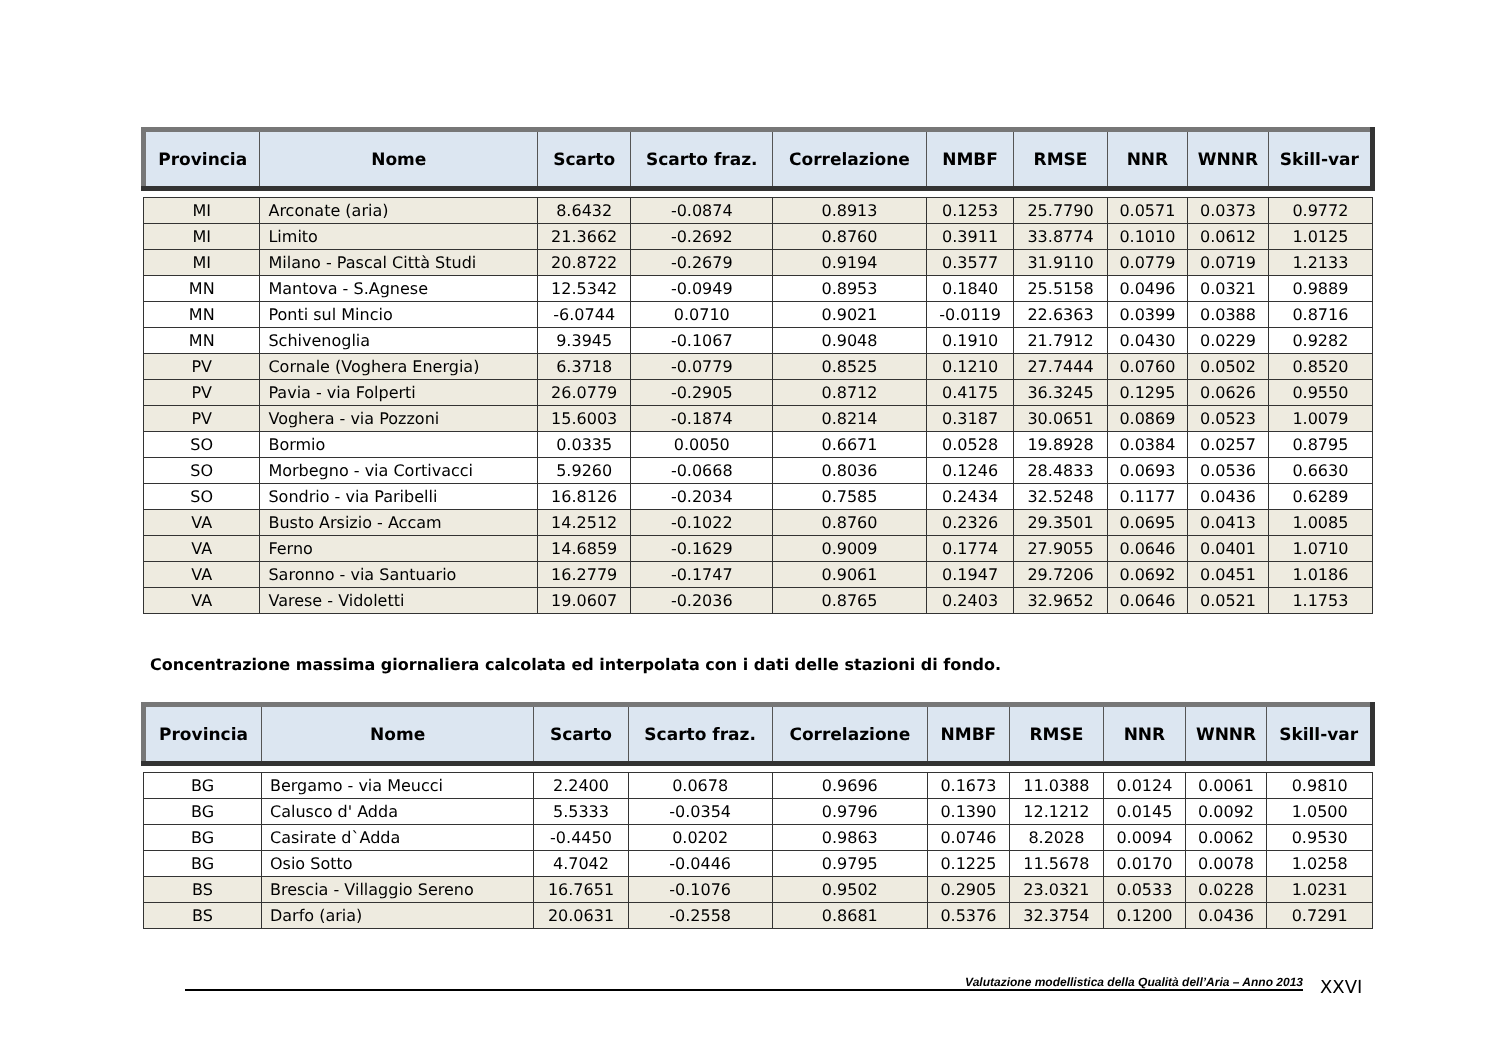| Provincia | Nome | Scarto | Scarto fraz. | Correlazione | NMBF | RMSE | NNR | WNNR | Skill-var |
| --- | --- | --- | --- | --- | --- | --- | --- | --- | --- |
| MI | Arconate (aria) | 8.6432 | -0.0874 | 0.8913 | 0.1253 | 25.7790 | 0.0571 | 0.0373 | 0.9772 |
| MI | Limito | 21.3662 | -0.2692 | 0.8760 | 0.3911 | 33.8774 | 0.1010 | 0.0612 | 1.0125 |
| MI | Milano - Pascal Città Studi | 20.8722 | -0.2679 | 0.9194 | 0.3577 | 31.9110 | 0.0779 | 0.0719 | 1.2133 |
| MN | Mantova - S.Agnese | 12.5342 | -0.0949 | 0.8953 | 0.1840 | 25.5158 | 0.0496 | 0.0321 | 0.9889 |
| MN | Ponti sul Mincio | -6.0744 | 0.0710 | 0.9021 | -0.0119 | 22.6363 | 0.0399 | 0.0388 | 0.8716 |
| MN | Schivenoglia | 9.3945 | -0.1067 | 0.9048 | 0.1910 | 21.7912 | 0.0430 | 0.0229 | 0.9282 |
| PV | Cornale (Voghera Energia) | 6.3718 | -0.0779 | 0.8525 | 0.1210 | 27.7444 | 0.0760 | 0.0502 | 0.8520 |
| PV | Pavia - via Folperti | 26.0779 | -0.2905 | 0.8712 | 0.4175 | 36.3245 | 0.1295 | 0.0626 | 0.9550 |
| PV | Voghera - via Pozzoni | 15.6003 | -0.1874 | 0.8214 | 0.3187 | 30.0651 | 0.0869 | 0.0523 | 1.0079 |
| SO | Bormio | 0.0335 | 0.0050 | 0.6671 | 0.0528 | 19.8928 | 0.0384 | 0.0257 | 0.8795 |
| SO | Morbegno - via Cortivacci | 5.9260 | -0.0668 | 0.8036 | 0.1246 | 28.4833 | 0.0693 | 0.0536 | 0.6630 |
| SO | Sondrio - via Paribelli | 16.8126 | -0.2034 | 0.7585 | 0.2434 | 32.5248 | 0.1177 | 0.0436 | 0.6289 |
| VA | Busto Arsizio - Accam | 14.2512 | -0.1022 | 0.8760 | 0.2326 | 29.3501 | 0.0695 | 0.0413 | 1.0085 |
| VA | Ferno | 14.6859 | -0.1629 | 0.9009 | 0.1774 | 27.9055 | 0.0646 | 0.0401 | 1.0710 |
| VA | Saronno - via Santuario | 16.2779 | -0.1747 | 0.9061 | 0.1947 | 29.7206 | 0.0692 | 0.0451 | 1.0186 |
| VA | Varese - Vidoletti | 19.0607 | -0.2036 | 0.8765 | 0.2403 | 32.9652 | 0.0646 | 0.0521 | 1.1753 |
Concentrazione massima giornaliera calcolata ed interpolata con i dati delle stazioni di fondo.
| Provincia | Nome | Scarto | Scarto fraz. | Correlazione | NMBF | RMSE | NNR | WNNR | Skill-var |
| --- | --- | --- | --- | --- | --- | --- | --- | --- | --- |
| BG | Bergamo - via Meucci | 2.2400 | 0.0678 | 0.9696 | 0.1673 | 11.0388 | 0.0124 | 0.0061 | 0.9810 |
| BG | Calusco d' Adda | 5.5333 | -0.0354 | 0.9796 | 0.1390 | 12.1212 | 0.0145 | 0.0092 | 1.0500 |
| BG | Casirate d`Adda | -0.4450 | 0.0202 | 0.9863 | 0.0746 | 8.2028 | 0.0094 | 0.0062 | 0.9530 |
| BG | Osio Sotto | 4.7042 | -0.0446 | 0.9795 | 0.1225 | 11.5678 | 0.0170 | 0.0078 | 1.0258 |
| BS | Brescia - Villaggio Sereno | 16.7651 | -0.1076 | 0.9502 | 0.2905 | 23.0321 | 0.0533 | 0.0228 | 1.0231 |
| BS | Darfo (aria) | 20.0631 | -0.2558 | 0.8681 | 0.5376 | 32.3754 | 0.1200 | 0.0436 | 0.7291 |
Valutazione modellistica della Qualità dell’Aria – Anno 2013 XXVI